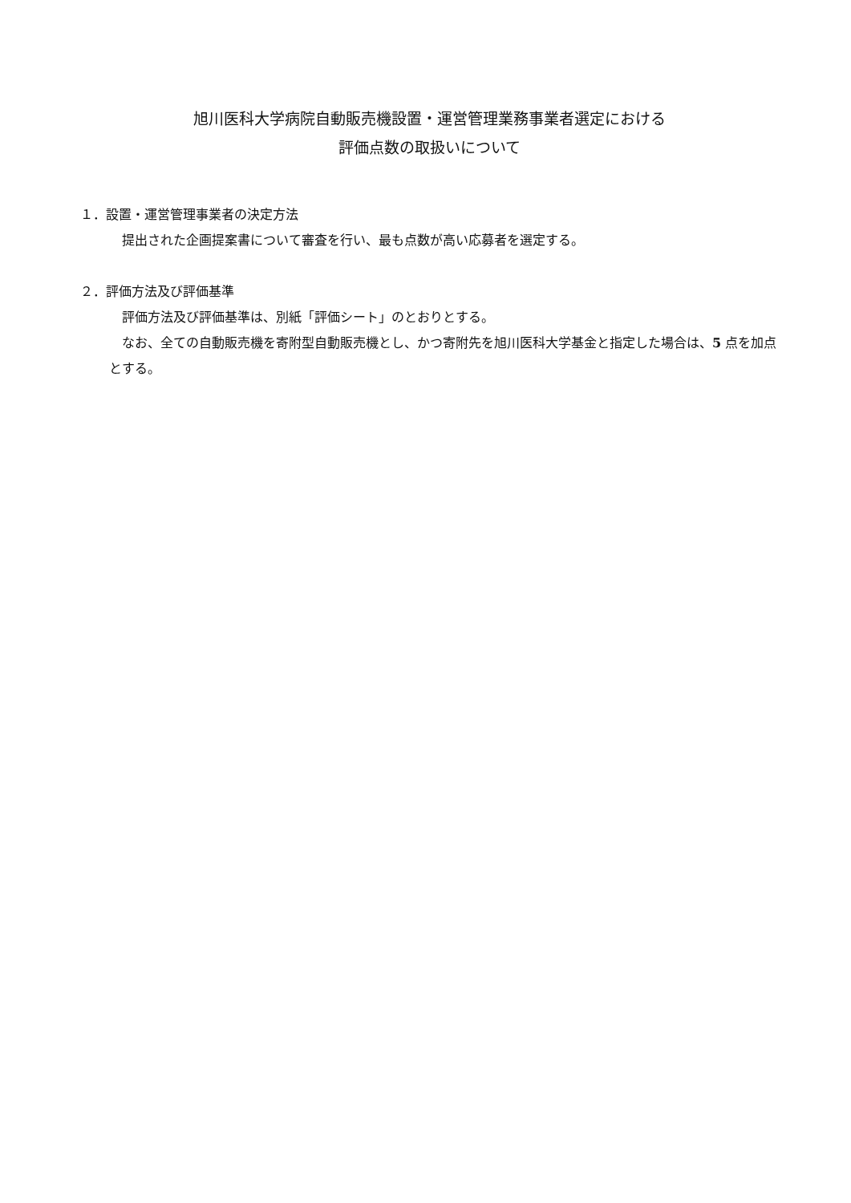旭川医科大学病院自動販売機設置・運営管理業務事業者選定における
評価点数の取扱いについて
１．設置・運営管理事業者の決定方法
提出された企画提案書について審査を行い、最も点数が高い応募者を選定する。
２．評価方法及び評価基準
評価方法及び評価基準は、別紙「評価シート」のとおりとする。
なお、全ての自動販売機を寄附型自動販売機とし、かつ寄附先を旭川医科大学基金と指定した場合は、5 点を加点とする。